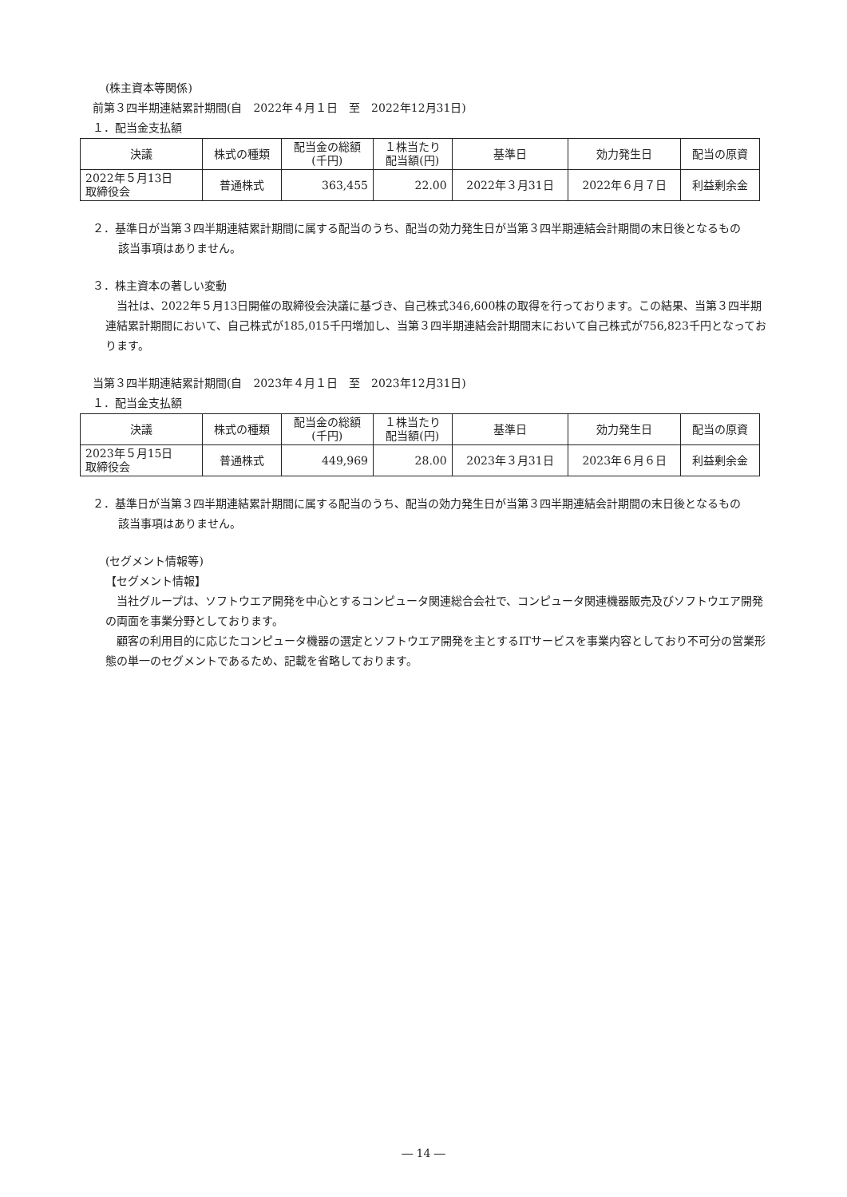(株主資本等関係)
前第３四半期連結累計期間(自　2022年４月１日　至　2022年12月31日)
１．配当金支払額
| 決議 | 株式の種類 | 配当金の総額 (千円) | １株当たり 配当額(円) | 基準日 | 効力発生日 | 配当の原資 |
| --- | --- | --- | --- | --- | --- | --- |
| 2022年５月13日 取締役会 | 普通株式 | 363,455 | 22.00 | 2022年３月31日 | 2022年６月７日 | 利益剰余金 |
２．基準日が当第３四半期連結累計期間に属する配当のうち、配当の効力発生日が当第３四半期連結会計期間の末日後となるもの
該当事項はありません。
３．株主資本の著しい変動
　当社は、2022年５月13日開催の取締役会決議に基づき、自己株式346,600株の取得を行っております。この結果、当第３四半期連結累計期間において、自己株式が185,015千円増加し、当第３四半期連結会計期間末において自己株式が756,823千円となっております。
当第３四半期連結累計期間(自　2023年４月１日　至　2023年12月31日)
１．配当金支払額
| 決議 | 株式の種類 | 配当金の総額 (千円) | １株当たり 配当額(円) | 基準日 | 効力発生日 | 配当の原資 |
| --- | --- | --- | --- | --- | --- | --- |
| 2023年５月15日 取締役会 | 普通株式 | 449,969 | 28.00 | 2023年３月31日 | 2023年６月６日 | 利益剰余金 |
２．基準日が当第３四半期連結累計期間に属する配当のうち、配当の効力発生日が当第３四半期連結会計期間の末日後となるもの
該当事項はありません。
(セグメント情報等)
【セグメント情報】
　当社グループは、ソフトウエア開発を中心とするコンピュータ関連総合会社で、コンピュータ関連機器販売及びソフトウエア開発の両面を事業分野としております。
　顧客の利用目的に応じたコンピュータ機器の選定とソフトウエア開発を主とするITサービスを事業内容としており不可分の営業形態の単一のセグメントであるため、記載を省略しております。
― 14 ―